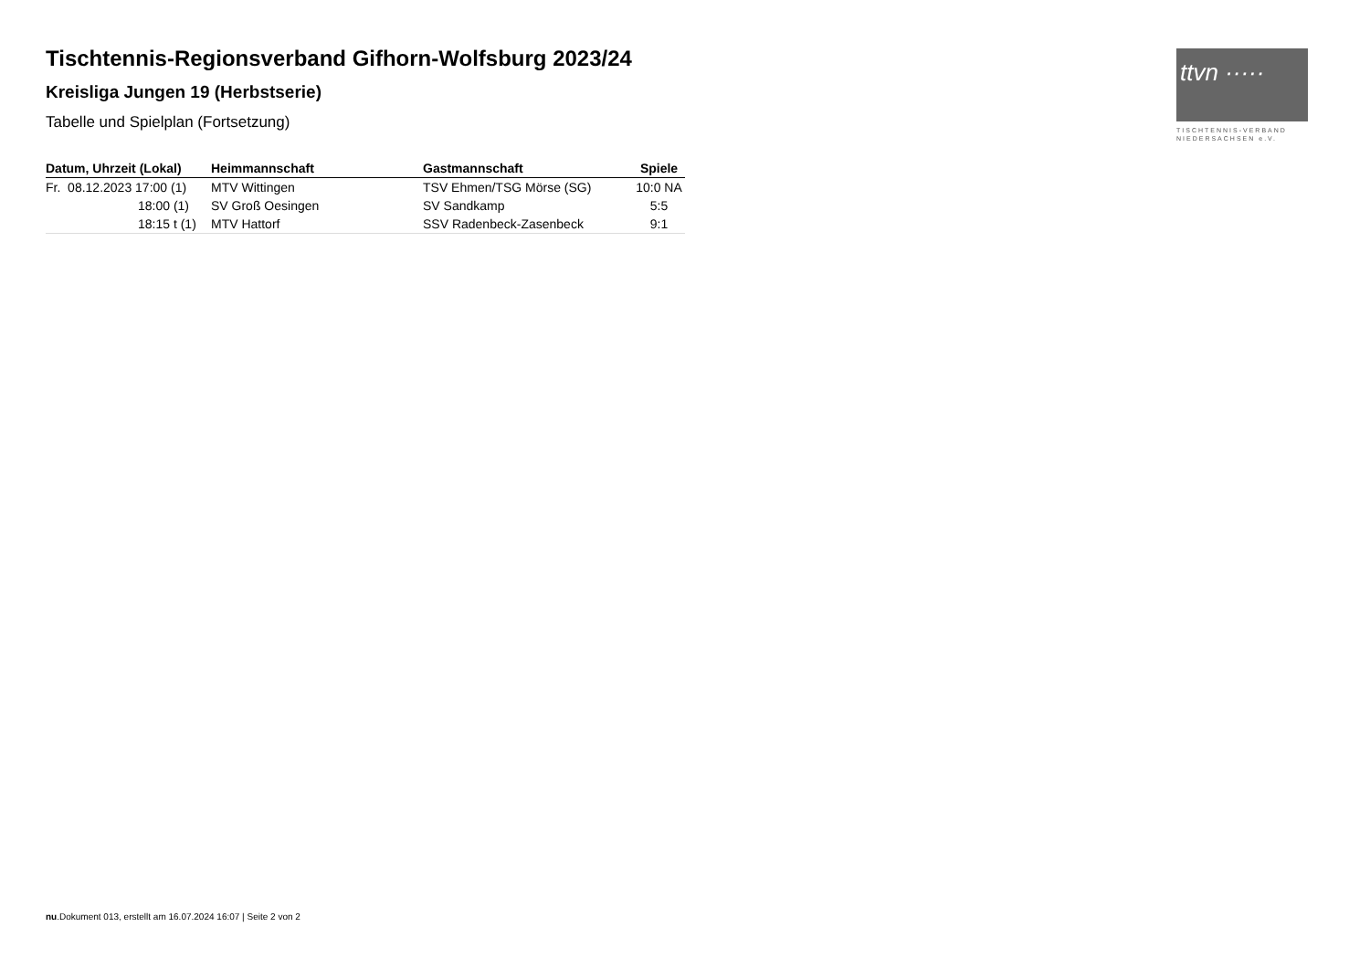ttvn ·····
TISCHTENNIS-VERBAND
NIEDERSACHSEN e.V.
Tischtennis-Regionsverband Gifhorn-Wolfsburg 2023/24
Kreisliga Jungen 19 (Herbstserie)
Tabelle und Spielplan (Fortsetzung)
| Datum, Uhrzeit (Lokal) | Heimmannschaft | Gastmannschaft | Spiele |
| --- | --- | --- | --- |
| Fr. 08.12.2023 17:00 (1) | MTV Wittingen | TSV Ehmen/TSG Mörse (SG) | 10:0 NA |
| 18:00 (1) | SV Groß Oesingen | SV Sandkamp | 5:5 |
| 18:15 t (1) | MTV Hattorf | SSV Radenbeck-Zasenbeck | 9:1 |
nu.Dokument 013, erstellt am 16.07.2024 16:07 | Seite 2 von 2